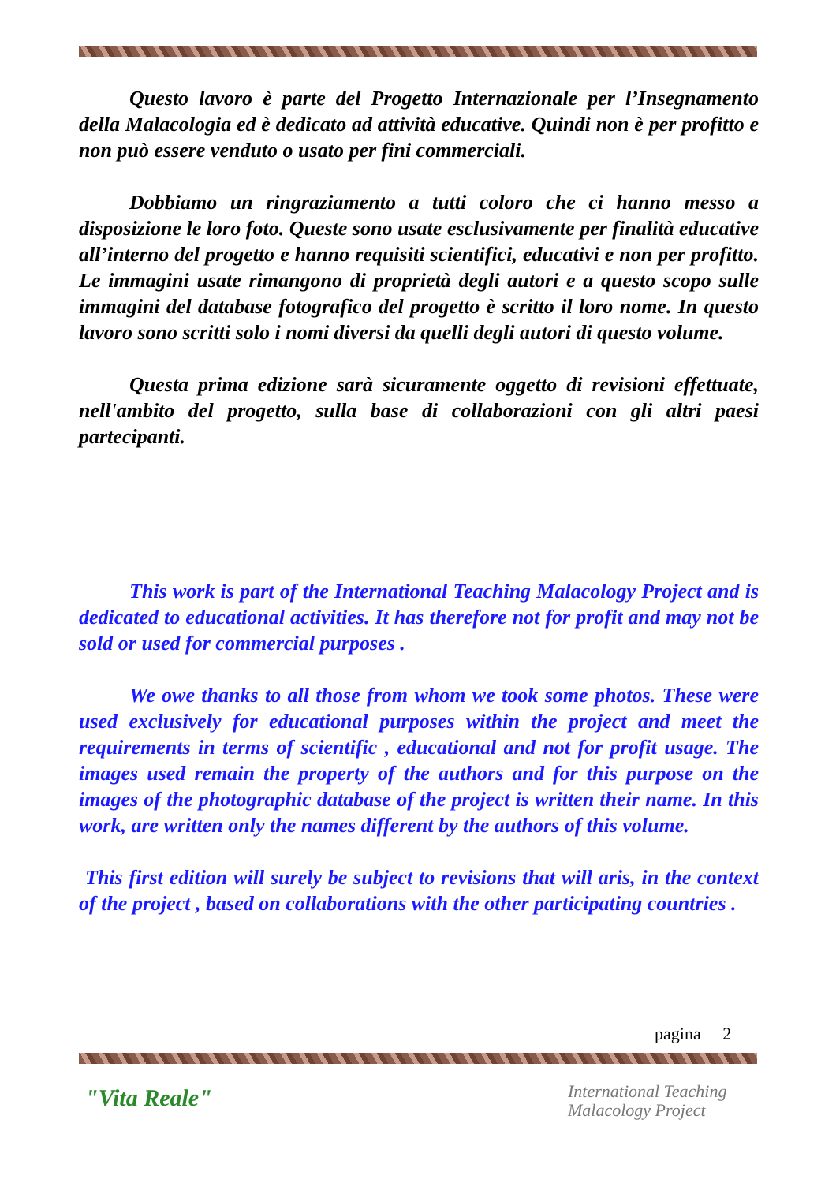Questo lavoro è parte del Progetto Internazionale per l’Insegnamento della Malacologia ed è dedicato ad attività educative. Quindi non è per profitto e non può essere venduto o usato per fini commerciali.
Dobbiamo un ringraziamento a tutti coloro che ci hanno messo a disposizione le loro foto. Queste sono usate esclusivamente per finalità educative all’interno del progetto e hanno requisiti scientifici, educativi e non per profitto. Le immagini usate rimangono di proprietà degli autori e a questo scopo sulle immagini del database fotografico del progetto è scritto il loro nome. In questo lavoro sono scritti solo i nomi diversi da quelli degli autori di questo volume.
Questa prima edizione sarà sicuramente oggetto di revisioni effettuate, nell'ambito del progetto, sulla base di collaborazioni con gli altri paesi partecipanti.
This work is part of the International Teaching Malacology Project and is dedicated to educational activities. It has therefore not for profit and may not be sold or used for commercial purposes .
We owe thanks to all those from whom we took some photos. These were used exclusively for educational purposes within the project and meet the requirements in terms of scientific , educational and not for profit usage. The images used remain the property of the authors and for this purpose on the images of the photographic database of the project is written their name. In this work, are written only the names different by the authors of this volume.
This first edition will surely be subject to revisions that will aris, in the context of the project , based on collaborations with the other participating countries .
pagina 2
"Vita Reale"
International Teaching
Malacology Project